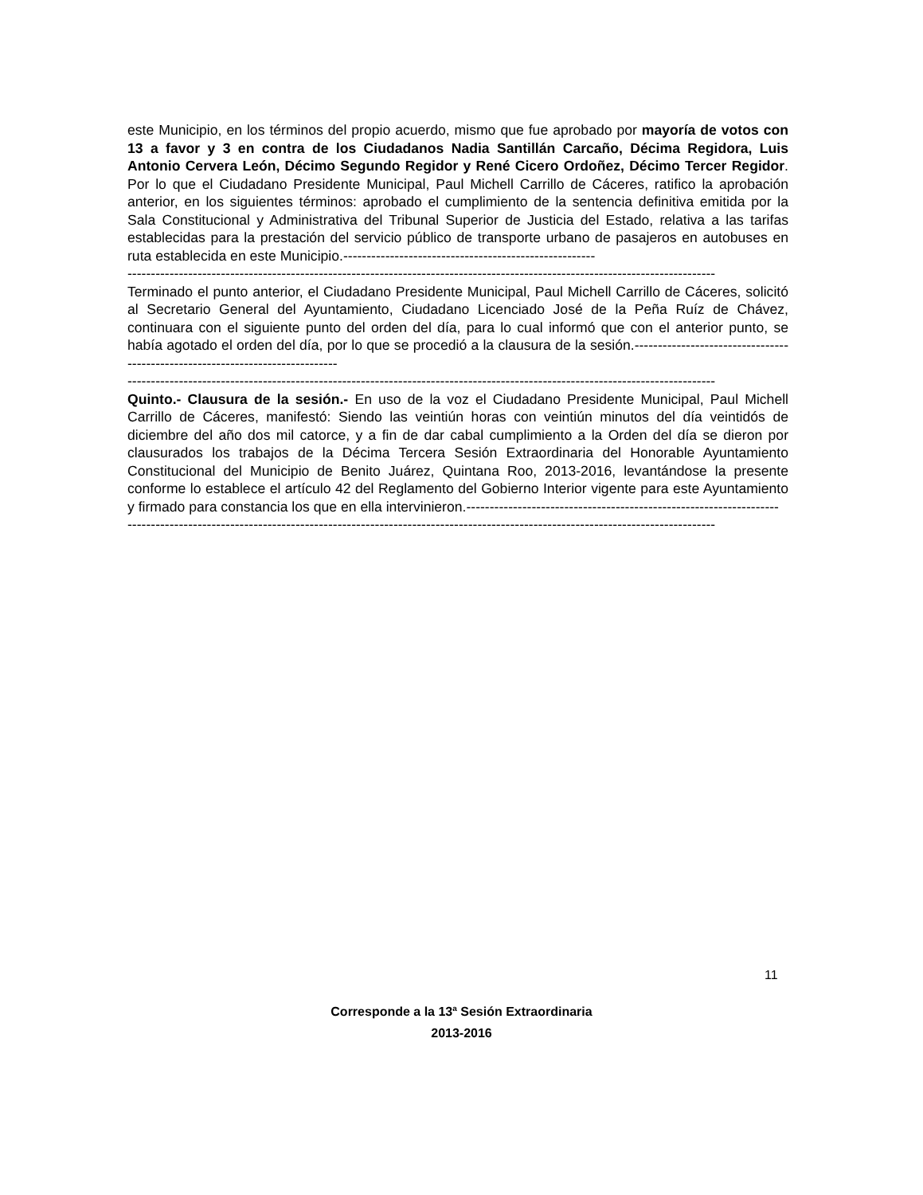este Municipio, en los términos del propio acuerdo, mismo que fue aprobado por mayoría de votos con 13 a favor y 3 en contra de los Ciudadanos Nadia Santillán Carcaño, Décima Regidora, Luis Antonio Cervera León, Décimo Segundo Regidor y René Cicero Ordoñez, Décimo Tercer Regidor. Por lo que el Ciudadano Presidente Municipal, Paul Michell Carrillo de Cáceres, ratifico la aprobación anterior, en los siguientes términos: aprobado el cumplimiento de la sentencia definitiva emitida por la Sala Constitucional y Administrativa del Tribunal Superior de Justicia del Estado, relativa a las tarifas establecidas para la prestación del servicio público de transporte urbano de pasajeros en autobuses en ruta establecida en este Municipio.------------------------------------------------------
------------------------------------------------------------------------------------------------------------------------------
Terminado el punto anterior, el Ciudadano Presidente Municipal, Paul Michell Carrillo de Cáceres, solicitó al Secretario General del Ayuntamiento, Ciudadano Licenciado José de la Peña Ruíz de Chávez, continuara con el siguiente punto del orden del día, para lo cual informó que con el anterior punto, se había agotado el orden del día, por lo que se procedió a la clausura de la sesión.------------------------------------------------------------------------------
------------------------------------------------------------------------------------------------------------------------------
Quinto.- Clausura de la sesión.- En uso de la voz el Ciudadano Presidente Municipal, Paul Michell Carrillo de Cáceres, manifestó: Siendo las veintiún horas con veintiún minutos del día veintidós de diciembre del año dos mil catorce, y a fin de dar cabal cumplimiento a la Orden del día se dieron por clausurados los trabajos de la Décima Tercera Sesión Extraordinaria del Honorable Ayuntamiento Constitucional del Municipio de Benito Juárez, Quintana Roo, 2013-2016, levantándose la presente conforme lo establece el artículo 42 del Reglamento del Gobierno Interior vigente para este Ayuntamiento y firmado para constancia los que en ella intervinieron.-------------------------------------------------------------------
------------------------------------------------------------------------------------------------------------------------------
11
Corresponde a la 13<sup>a</sup> Sesión Extraordinaria
2013-2016